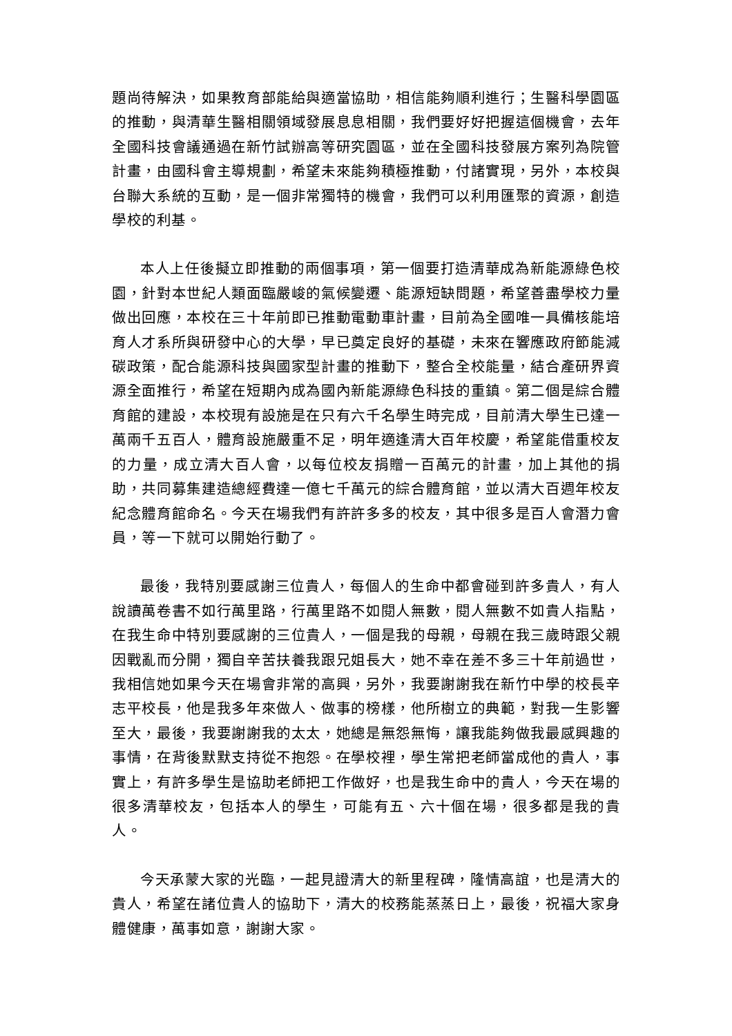題尚待解決，如果教育部能給與適當協助，相信能夠順利進行；生醫科學園區的推動，與清華生醫相關領域發展息息相關，我們要好好把握這個機會，去年全國科技會議通過在新竹試辦高等研究園區，並在全國科技發展方案列為院管計畫，由國科會主導規劃，希望未來能夠積極推動，付諸實現，另外，本校與台聯大系統的互動，是一個非常獨特的機會，我們可以利用匯聚的資源，創造學校的利基。
本人上任後擬立即推動的兩個事項，第一個要打造清華成為新能源綠色校園，針對本世紀人類面臨嚴峻的氣候變遷、能源短缺問題，希望善盡學校力量做出回應，本校在三十年前即已推動電動車計畫，目前為全國唯一具備核能培育人才系所與研發中心的大學，早已奠定良好的基礎，未來在響應政府節能減碳政策，配合能源科技與國家型計畫的推動下，整合全校能量，結合產研界資源全面推行，希望在短期內成為國內新能源綠色科技的重鎮。第二個是綜合體育館的建設，本校現有設施是在只有六千名學生時完成，目前清大學生已達一萬兩千五百人，體育設施嚴重不足，明年適逢清大百年校慶，希望能借重校友的力量，成立清大百人會，以每位校友捐贈一百萬元的計畫，加上其他的捐助，共同募集建造總經費達一億七千萬元的綜合體育館，並以清大百週年校友紀念體育館命名。今天在場我們有許許多多的校友，其中很多是百人會潛力會員，等一下就可以開始行動了。
最後，我特別要感謝三位貴人，每個人的生命中都會碰到許多貴人，有人說讀萬卷書不如行萬里路，行萬里路不如閱人無數，閱人無數不如貴人指點，在我生命中特別要感謝的三位貴人，一個是我的母親，母親在我三歲時跟父親因戰亂而分開，獨自辛苦扶養我跟兄姐長大，她不幸在差不多三十年前過世，我相信她如果今天在場會非常的高興，另外，我要謝謝我在新竹中學的校長辛志平校長，他是我多年來做人、做事的榜樣，他所樹立的典範，對我一生影響至大，最後，我要謝謝我的太太，她總是無怨無悔，讓我能夠做我最感興趣的事情，在背後默默支持從不抱怨。在學校裡，學生常把老師當成他的貴人，事實上，有許多學生是協助老師把工作做好，也是我生命中的貴人，今天在場的很多清華校友，包括本人的學生，可能有五、六十個在場，很多都是我的貴人。
今天承蒙大家的光臨，一起見證清大的新里程碑，隆情高誼，也是清大的貴人，希望在諸位貴人的協助下，清大的校務能蒸蒸日上，最後，祝福大家身體健康，萬事如意，謝謝大家。